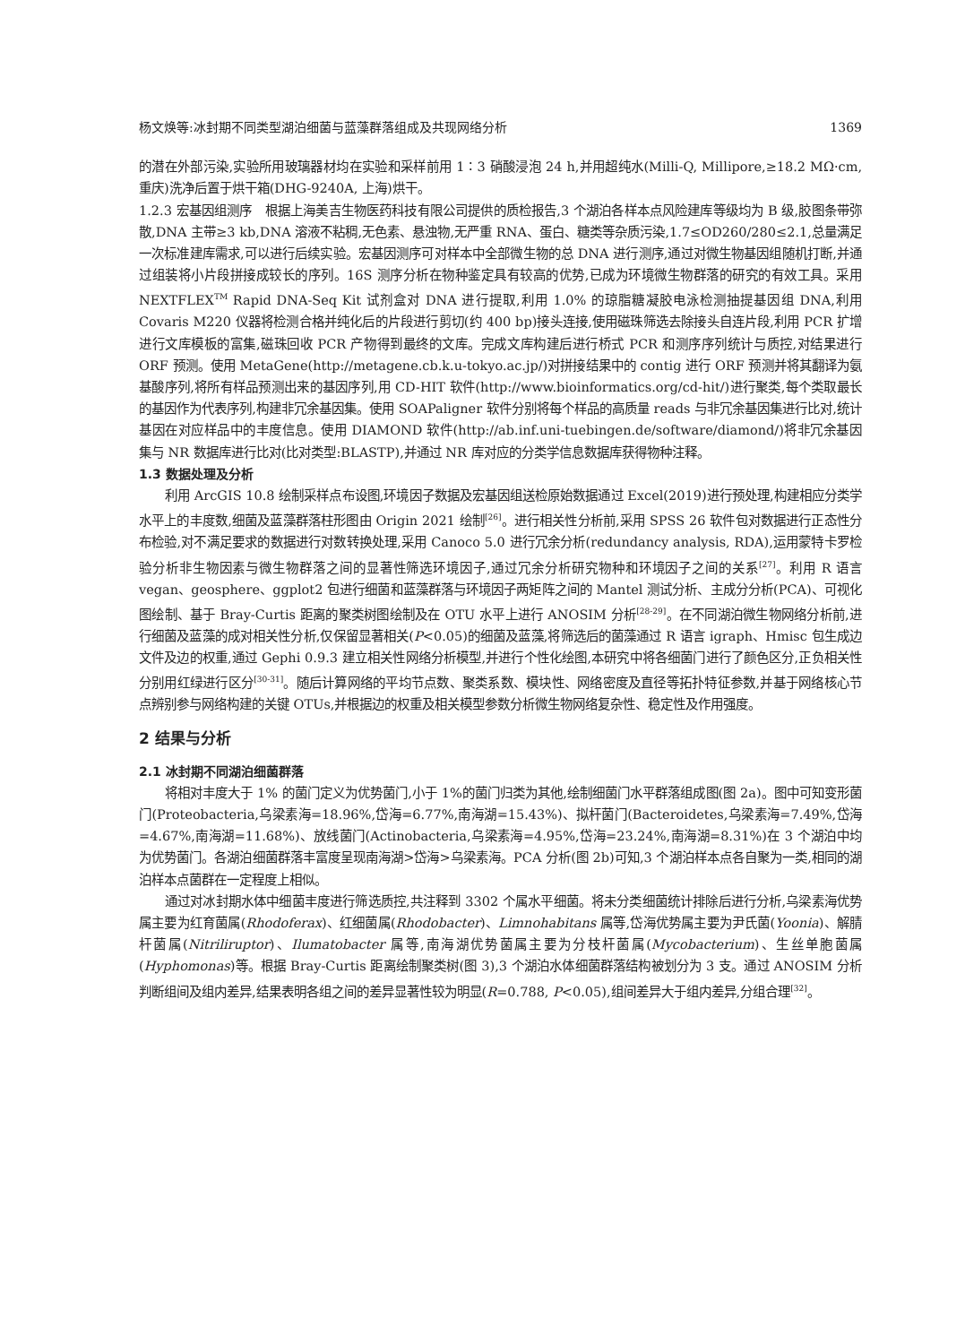杨文焕等:冰封期不同类型湖泊细菌与蓝藻群落组成及共现网络分析 1369
的潜在外部污染,实验所用玻璃器材均在实验和采样前用 1∶3 硝酸浸泡 24 h,并用超纯水(Milli-Q, Millipore,≥18.2 MΩ·cm, 重庆)洗净后置于烘干箱(DHG-9240A, 上海)烘干。
1.2.3 宏基因组测序　根据上海美吉生物医药科技有限公司提供的质检报告,3 个湖泊各样本点风险建库等级均为 B 级,胶图条带弥散,DNA 主带≥3 kb,DNA 溶液不粘稠,无色素、悬浊物,无严重 RNA、蛋白、糖类等杂质污染,1.7≤OD260/280≤2.1,总量满足一次标准建库需求,可以进行后续实验。宏基因测序可对样本中全部微生物的总 DNA 进行测序,通过对微生物基因组随机打断,并通过组装将小片段拼接成较长的序列。16S 测序分析在物种鉴定具有较高的优势,已成为环境微生物群落的研究的有效工具。采用 NEXTFLEX<sup>TM</sup> Rapid DNA-Seq Kit 试剂盒对 DNA 进行提取,利用 1.0% 的琼脂糖凝胶电泳检测抽提基因组 DNA,利用 Covaris M220 仪器将检测合格并纯化后的片段进行剪切(约 400 bp)接头连接,使用磁珠筛选去除接头自连片段,利用 PCR 扩增进行文库模板的富集,磁珠回收 PCR 产物得到最终的文库。完成文库构建后进行桥式 PCR 和测序序列统计与质控,对结果进行 ORF 预测。使用 MetaGene(http://metagene.cb.k.u-tokyo.ac.jp/)对拼接结果中的 contig 进行 ORF 预测并将其翻译为氨基酸序列,将所有样品预测出来的基因序列,用 CD-HIT 软件(http://www.bioinformatics.org/cd-hit/)进行聚类,每个类取最长的基因作为代表序列,构建非冗余基因集。使用 SOAPaligner 软件分别将每个样品的高质量 reads 与非冗余基因集进行比对,统计基因在对应样品中的丰度信息。使用 DIAMOND 软件(http://ab.inf.uni-tuebingen.de/software/diamond/)将非冗余基因集与 NR 数据库进行比对(比对类型:BLASTP),并通过 NR 库对应的分类学信息数据库获得物种注释。
1.3 数据处理及分析
利用 ArcGIS 10.8 绘制采样点布设图,环境因子数据及宏基因组送检原始数据通过 Excel(2019)进行预处理,构建相应分类学水平上的丰度数,细菌及蓝藻群落柱形图由 Origin 2021 绘制<sup>[26]</sup>。进行相关性分析前,采用 SPSS 26 软件包对数据进行正态性分布检验,对不满足要求的数据进行对数转换处理,采用 Canoco 5.0 进行冗余分析(redundancy analysis, RDA),运用蒙特卡罗检验分析非生物因素与微生物群落之间的显著性筛选环境因子,通过冗余分析研究物种和环境因子之间的关系<sup>[27]</sup>。利用 R 语言 vegan、geosphere、ggplot2 包进行细菌和蓝藻群落与环境因子两矩阵之间的 Mantel 测试分析、主成分分析(PCA)、可视化图绘制、基于 Bray-Curtis 距离的聚类树图绘制及在 OTU 水平上进行 ANOSIM 分析<sup>[28-29]</sup>。在不同湖泊微生物网络分析前,进行细菌及蓝藻的成对相关性分析,仅保留显著相关(P<0.05)的细菌及蓝藻,将筛选后的菌藻通过 R 语言 igraph、Hmisc 包生成边文件及边的权重,通过 Gephi 0.9.3 建立相关性网络分析模型,并进行个性化绘图,本研究中将各细菌门进行了颜色区分,正负相关性分别用红绿进行区分<sup>[30-31]</sup>。随后计算网络的平均节点数、聚类系数、模块性、网络密度及直径等拓扑特征参数,并基于网络核心节点辨别参与网络构建的关键 OTUs,并根据边的权重及相关模型参数分析微生物网络复杂性、稳定性及作用强度。
2 结果与分析
2.1 冰封期不同湖泊细菌群落
将相对丰度大于 1% 的菌门定义为优势菌门,小于 1%的菌门归类为其他,绘制细菌门水平群落组成图(图 2a)。图中可知变形菌门(Proteobacteria,乌梁素海=18.96%,岱海=6.77%,南海湖=15.43%)、拟杆菌门(Bacteroidetes,乌梁素海=7.49%,岱海=4.67%,南海湖=11.68%)、放线菌门(Actinobacteria,乌梁素海=4.95%,岱海=23.24%,南海湖=8.31%)在 3 个湖泊中均为优势菌门。各湖泊细菌群落丰富度呈现南海湖>岱海>乌梁素海。PCA 分析(图 2b)可知,3 个湖泊样本点各自聚为一类,相同的湖泊样本点菌群在一定程度上相似。
通过对冰封期水体中细菌丰度进行筛选质控,共注释到 3302 个属水平细菌。将未分类细菌统计排除后进行分析,乌梁素海优势属主要为红育菌属(Rhodoferax)、红细菌属(Rhodobacter)、Limnohabitans 属等,岱海优势属主要为尹氏菌(Yoonia)、解腈杆菌属(Nitriliruptor)、Ilumatobacter 属等,南海湖优势菌属主要为分枝杆菌属(Mycobacterium)、生丝单胞菌属(Hyphomonas)等。根据 Bray-Curtis 距离绘制聚类树(图 3),3 个湖泊水体细菌群落结构被划分为 3 支。通过 ANOSIM 分析判断组间及组内差异,结果表明各组之间的差异显著性较为明显(R=0.788, P<0.05),组间差异大于组内差异,分组合理<sup>[32]</sup>。